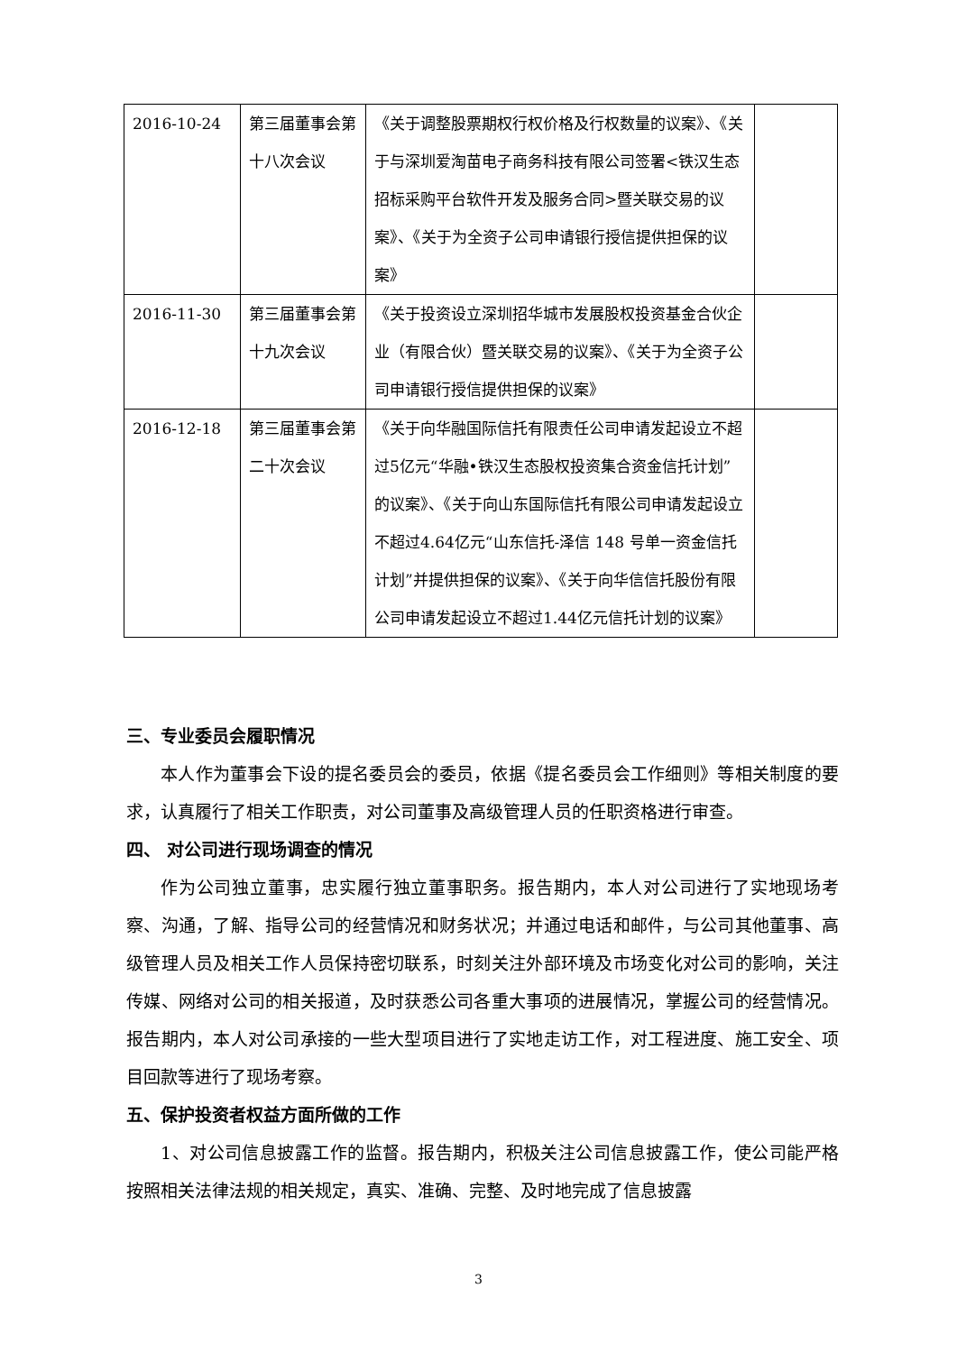| 2016-10-24 | 第三届董事会第十八次会议 | 《关于调整股票期权行权价格及行权数量的议案》、《关于与深圳爱淘苗电子商务科技有限公司签署<铁汉生态招标采购平台软件开发及服务合同>暨关联交易的议案》、《关于为全资子公司申请银行授信提供担保的议案》 | |
| 2016-11-30 | 第三届董事会第十九次会议 | 《关于投资设立深圳招华城市发展股权投资基金合伙企业（有限合伙）暨关联交易的议案》、《关于为全资子公司申请银行授信提供担保的议案》 | |
| 2016-12-18 | 第三届董事会第二十次会议 | 《关于向华融国际信托有限责任公司申请发起设立不超过5亿元“华融•铁汉生态股权投资集合资金信托计划”的议案》、《关于向山东国际信托有限公司申请发起设立不超过4.64亿元“山东信托-泽信 148 号单一资金信托计划”并提供担保的议案》、《关于向华信信托股份有限公司申请发起设立不超过1.44亿元信托计划的议案》 | |
三、专业委员会履职情况
本人作为董事会下设的提名委员会的委员，依据《提名委员会工作细则》等相关制度的要求，认真履行了相关工作职责，对公司董事及高级管理人员的任职资格进行审查。
四、 对公司进行现场调查的情况
作为公司独立董事，忠实履行独立董事职务。报告期内，本人对公司进行了实地现场考察、沟通，了解、指导公司的经营情况和财务状况；并通过电话和邮件，与公司其他董事、高级管理人员及相关工作人员保持密切联系，时刻关注外部环境及市场变化对公司的影响，关注传媒、网络对公司的相关报道，及时获悉公司各重大事项的进展情况，掌握公司的经营情况。报告期内，本人对公司承接的一些大型项目进行了实地走访工作，对工程进度、施工安全、项目回款等进行了现场考察。
五、保护投资者权益方面所做的工作
1、对公司信息披露工作的监督。报告期内，积极关注公司信息披露工作，使公司能严格按照相关法律法规的相关规定，真实、准确、完整、及时地完成了信息披露
3